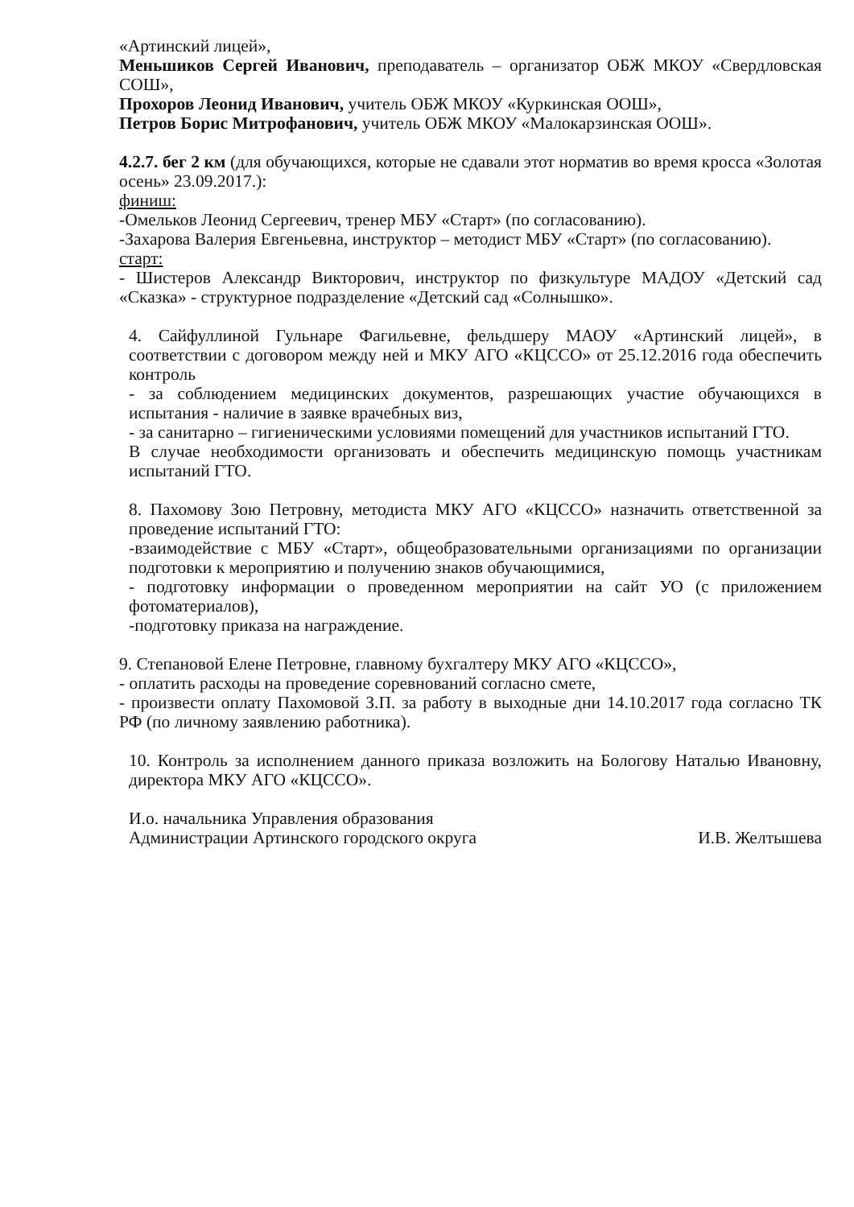«Артинский лицей»,
Меньшиков Сергей Иванович, преподаватель – организатор ОБЖ МКОУ «Свердловская СОШ»,
Прохоров Леонид Иванович, учитель ОБЖ МКОУ «Куркинская ООШ»,
Петров Борис Митрофанович, учитель ОБЖ МКОУ «Малокарзинская ООШ».
4.2.7. бег 2 км (для обучающихся, которые не сдавали этот норматив во время кросса «Золотая осень» 23.09.2017.):
финиш:
-Омельков Леонид Сергеевич, тренер МБУ «Старт» (по согласованию).
-Захарова Валерия Евгеньевна, инструктор – методист МБУ «Старт» (по согласованию).
старт:
- Шистеров Александр Викторович, инструктор по физкультуре МАДОУ «Детский сад «Сказка» - структурное подразделение «Детский сад «Солнышко».
4. Сайфуллиной Гульнаре Фагильевне, фельдшеру МАОУ «Артинский лицей», в соответствии с договором между ней и МКУ АГО «КЦССО» от 25.12.2016 года обеспечить контроль
- за соблюдением медицинских документов, разрешающих участие обучающихся в испытания - наличие в заявке врачебных виз,
- за санитарно – гигиеническими условиями помещений для участников испытаний ГТО.
В случае необходимости организовать и обеспечить медицинскую помощь участникам испытаний ГТО.
8. Пахомову Зою Петровну, методиста МКУ АГО «КЦССО» назначить ответственной за проведение испытаний ГТО:
-взаимодействие с МБУ «Старт», общеобразовательными организациями по организации подготовки к мероприятию и получению знаков обучающимися,
- подготовку информации о проведенном мероприятии на сайт УО (с приложением фотоматериалов),
-подготовку приказа на награждение.
9. Степановой Елене Петровне, главному бухгалтеру МКУ АГО «КЦССО»,
- оплатить расходы на проведение соревнований согласно смете,
- произвести оплату Пахомовой З.П. за работу в выходные дни 14.10.2017 года согласно ТК РФ (по личному заявлению работника).
10. Контроль за исполнением данного приказа возложить на Бологову Наталью Ивановну, директора МКУ АГО «КЦССО».
И.о. начальника Управления образования
Администрации Артинского городского округа
И.В. Желтышева